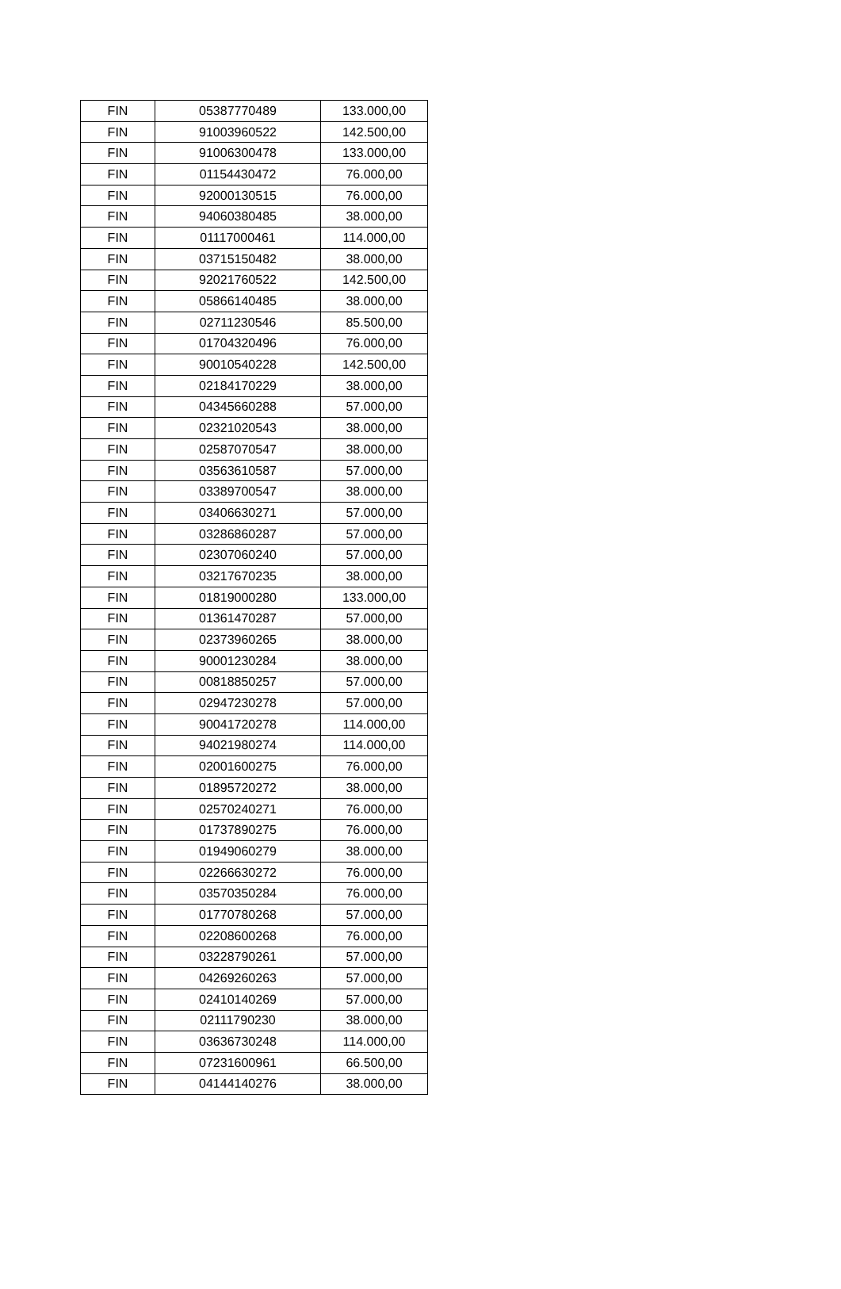| FIN | 05387770489 | 133.000,00 |
| FIN | 91003960522 | 142.500,00 |
| FIN | 91006300478 | 133.000,00 |
| FIN | 01154430472 | 76.000,00 |
| FIN | 92000130515 | 76.000,00 |
| FIN | 94060380485 | 38.000,00 |
| FIN | 01117000461 | 114.000,00 |
| FIN | 03715150482 | 38.000,00 |
| FIN | 92021760522 | 142.500,00 |
| FIN | 05866140485 | 38.000,00 |
| FIN | 02711230546 | 85.500,00 |
| FIN | 01704320496 | 76.000,00 |
| FIN | 90010540228 | 142.500,00 |
| FIN | 02184170229 | 38.000,00 |
| FIN | 04345660288 | 57.000,00 |
| FIN | 02321020543 | 38.000,00 |
| FIN | 02587070547 | 38.000,00 |
| FIN | 03563610587 | 57.000,00 |
| FIN | 03389700547 | 38.000,00 |
| FIN | 03406630271 | 57.000,00 |
| FIN | 03286860287 | 57.000,00 |
| FIN | 02307060240 | 57.000,00 |
| FIN | 03217670235 | 38.000,00 |
| FIN | 01819000280 | 133.000,00 |
| FIN | 01361470287 | 57.000,00 |
| FIN | 02373960265 | 38.000,00 |
| FIN | 90001230284 | 38.000,00 |
| FIN | 00818850257 | 57.000,00 |
| FIN | 02947230278 | 57.000,00 |
| FIN | 90041720278 | 114.000,00 |
| FIN | 94021980274 | 114.000,00 |
| FIN | 02001600275 | 76.000,00 |
| FIN | 01895720272 | 38.000,00 |
| FIN | 02570240271 | 76.000,00 |
| FIN | 01737890275 | 76.000,00 |
| FIN | 01949060279 | 38.000,00 |
| FIN | 02266630272 | 76.000,00 |
| FIN | 03570350284 | 76.000,00 |
| FIN | 01770780268 | 57.000,00 |
| FIN | 02208600268 | 76.000,00 |
| FIN | 03228790261 | 57.000,00 |
| FIN | 04269260263 | 57.000,00 |
| FIN | 02410140269 | 57.000,00 |
| FIN | 02111790230 | 38.000,00 |
| FIN | 03636730248 | 114.000,00 |
| FIN | 07231600961 | 66.500,00 |
| FIN | 04144140276 | 38.000,00 |